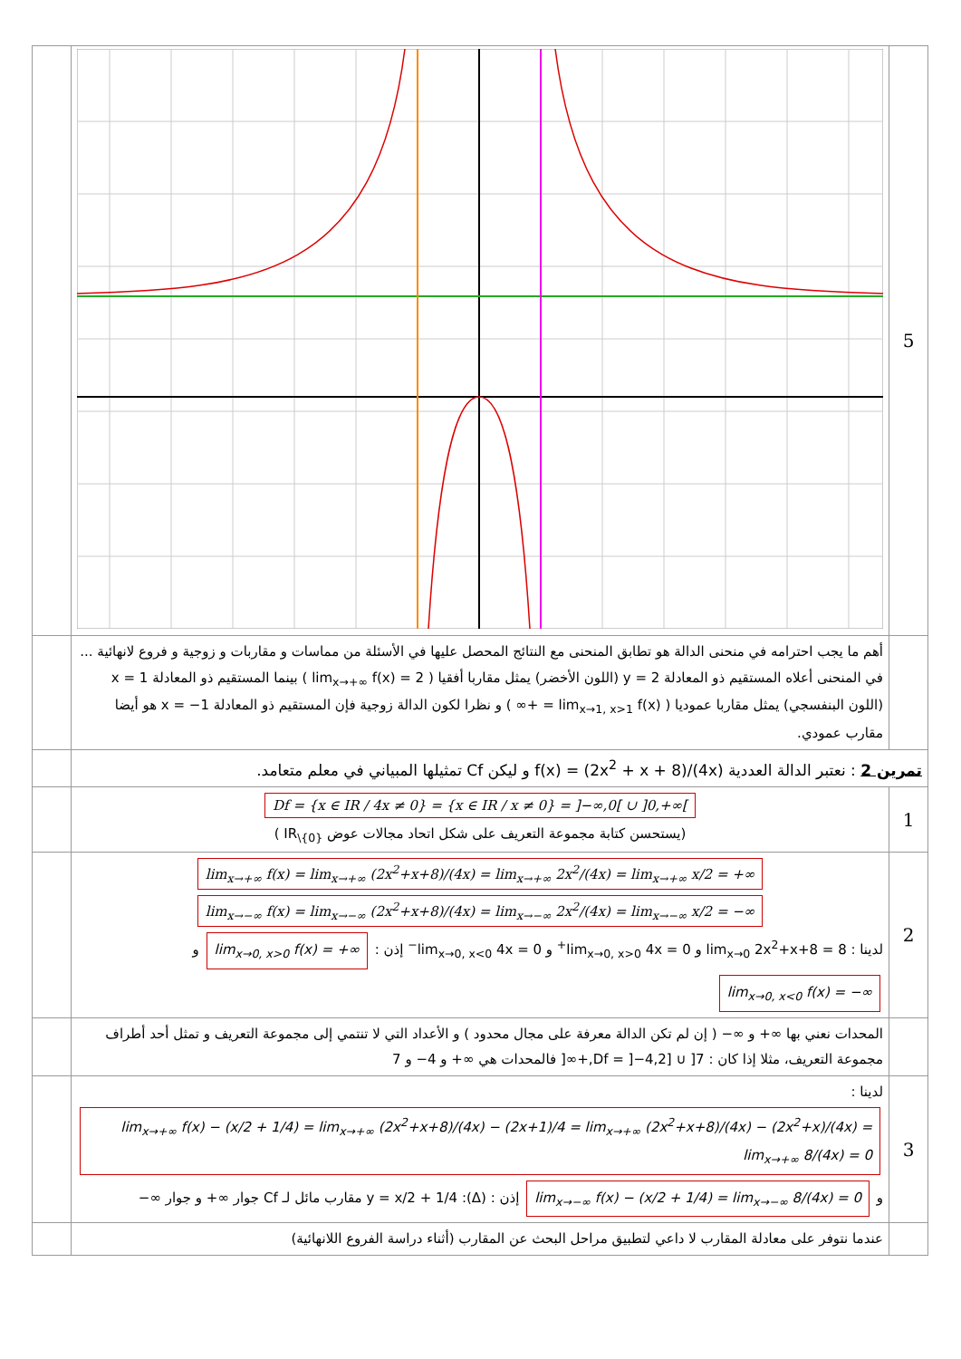| | | 5 |
| | أهم ما يجب احترامه في منحنى الدالة هو تطابق المنحنى مع النتائج المحصل عليها في الأسئلة من مماسات و مقاربات و زوجية و فروع لانهائية ... في المنحنى أعلاه المستقيم ذو المعادلة y = 2 (اللون الأخضر) يمثل مقاربا أفقيا ( lim<sub>x→+∞</sub> f(x) = 2 ) بينما المستقيم ذو المعادلة x = 1 (اللون البنفسجي) يمثل مقاربا عموديا ( lim<sub>x→1, x>1</sub> f(x) = +∞ ) و نظرا لكون الدالة زوجية فإن المستقيم ذو المعادلة x = −1 هو أيضا مقارب عمودي. | |
| | تمرين 2 : نعتبر الدالة العددية f(x) = (2x<sup>2</sup> + x + 8)/(4x) و ليكن Cf تمثيلها المبياني في معلم متعامد. | |
| | Df = {x ∈ IR / 4x ≠ 0} = {x ∈ IR / x ≠ 0} = ]−∞,0[ ∪ ]0,+∞[ (يستحسن كتابة مجموعة التعريف على شكل اتحاد مجالات عوض IR<sub>\{0}</sub> ) | 1 |
| | lim<sub>x→+∞</sub> f(x) = lim<sub>x→+∞</sub> (2x<sup>2</sup>+x+8)/(4x) = lim<sub>x→+∞</sub> 2x<sup>2</sup>/(4x) = lim<sub>x→+∞</sub> x/2 = +∞ lim<sub>x→−∞</sub> f(x) = lim<sub>x→−∞</sub> (2x<sup>2</sup>+x+8)/(4x) = lim<sub>x→−∞</sub> 2x<sup>2</sup>/(4x) = lim<sub>x→−∞</sub> x/2 = −∞ لدينا : lim<sub>x→0</sub> 2x<sup>2</sup>+x+8 = 8 و lim<sub>x→0, x>0</sub> 4x = 0<sup>+</sup> و lim<sub>x→0, x<0</sub> 4x = 0<sup>−</sup> إذن : lim<sub>x→0, x>0</sub> f(x) = +∞ و lim<sub>x→0, x<0</sub> f(x) = −∞ | 2 |
| | المحدات نعني بها ∞+ و ∞− ( إن لم تكن الدالة معرفة على مجال محدود ) و الأعداد التي لا تنتمي إلى مجموعة التعريف و تمثل أحد أطراف مجموعة التعريف، مثلا إذا كان : Df = ]−4,2] ∪ ]7,+∞[ فالمحدات هي ∞+ و 4− و 7 | |
| | لدينا : lim<sub>x→+∞</sub> f(x) − (x/2 + 1/4) = lim<sub>x→+∞</sub> (2x<sup>2</sup>+x+8)/(4x) − (2x+1)/4 = lim<sub>x→+∞</sub> (2x<sup>2</sup>+x+8)/(4x) − (2x<sup>2</sup>+x)/(4x) = lim<sub>x→+∞</sub> 8/(4x) = 0 و lim<sub>x→−∞</sub> f(x) − (x/2 + 1/4) = lim<sub>x→−∞</sub> 8/(4x) = 0 إذن : (Δ): y = x/2 + 1/4 مقارب مائل لـ Cf جوار ∞+ و جوار ∞− | 3 |
| | عندما نتوفر على معادلة المقارب لا داعي لتطبيق مراحل البحث عن المقارب (أثناء دراسة الفروع اللانهائية) | |